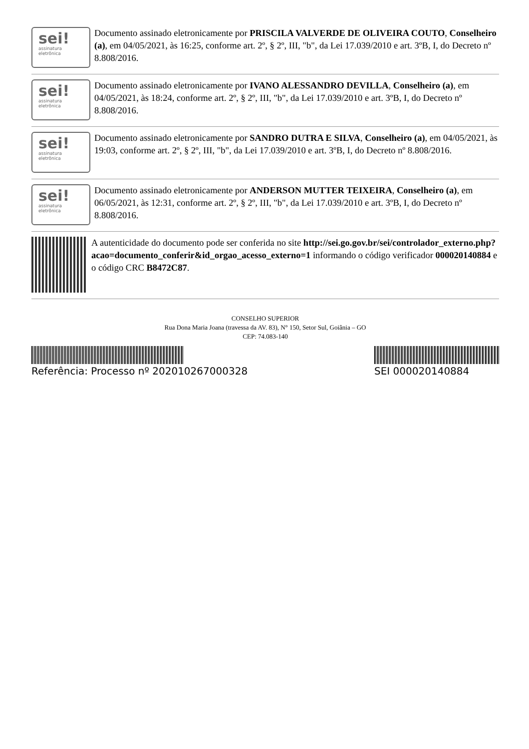sei!
assinatura
eletrônica
Documento assinado eletronicamente por PRISCILA VALVERDE DE OLIVEIRA COUTO, Conselheiro (a), em 04/05/2021, às 16:25, conforme art. 2º, § 2º, III, "b", da Lei 17.039/2010 e art. 3ºB, I, do Decreto nº 8.808/2016.
sei!
assinatura
eletrônica
Documento assinado eletronicamente por IVANO ALESSANDRO DEVILLA, Conselheiro (a), em 04/05/2021, às 18:24, conforme art. 2º, § 2º, III, "b", da Lei 17.039/2010 e art. 3ºB, I, do Decreto nº 8.808/2016.
sei!
assinatura
eletrônica
Documento assinado eletronicamente por SANDRO DUTRA E SILVA, Conselheiro (a), em 04/05/2021, às 19:03, conforme art. 2º, § 2º, III, "b", da Lei 17.039/2010 e art. 3ºB, I, do Decreto nº 8.808/2016.
sei!
assinatura
eletrônica
Documento assinado eletronicamente por ANDERSON MUTTER TEIXEIRA, Conselheiro (a), em 06/05/2021, às 12:31, conforme art. 2º, § 2º, III, "b", da Lei 17.039/2010 e art. 3ºB, I, do Decreto nº 8.808/2016.
A autenticidade do documento pode ser conferida no site http://sei.go.gov.br/sei/controlador_externo.php?acao=documento_conferir&id_orgao_acesso_externo=1 informando o código verificador 000020140884 e o código CRC B8472C87.
CONSELHO SUPERIOR
Rua Dona Maria Joana (travessa da AV. 83), N° 150, Setor Sul, Goiânia – GO
CEP: 74.083-140
Referência: Processo nº 202010267000328
SEI 000020140884